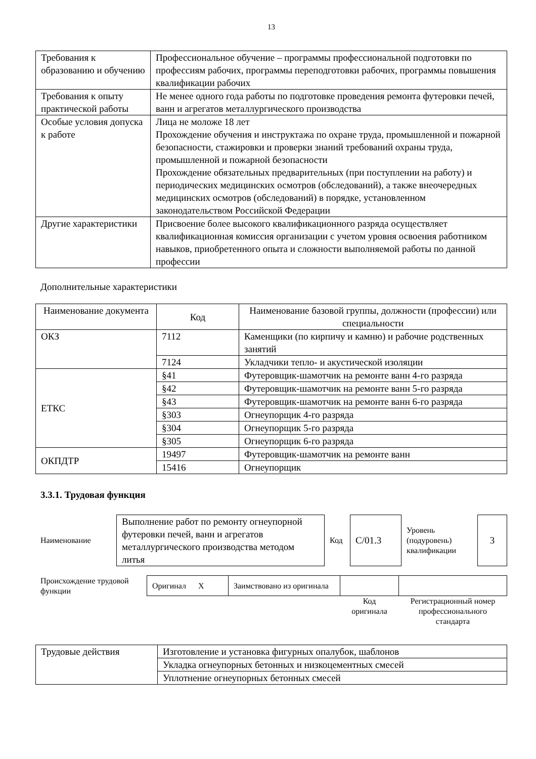13
| Требования к образованию и обучению | Профессиональное обучение – программы профессиональной подготовки по профессиям рабочих, программы переподготовки рабочих, программы повышения квалификации рабочих |
| Требования к опыту практической работы | Не менее одного года работы по подготовке проведения ремонта футеровки печей, ванн и агрегатов металлургического производства |
| Особые условия допуска к работе | Лица не моложе 18 лет Прохождение обучения и инструктажа по охране труда, промышленной и пожарной безопасности, стажировки и проверки знаний требований охраны труда, промышленной и пожарной безопасности Прохождение обязательных предварительных (при поступлении на работу) и периодических медицинских осмотров (обследований), а также внеочередных медицинских осмотров (обследований) в порядке, установленном законодательством Российской Федерации |
| Другие характеристики | Присвоение более высокого квалификационного разряда осуществляет квалификационная комиссия организации с учетом уровня освоения работником навыков, приобретенного опыта и сложности выполняемой работы по данной профессии |
Дополнительные характеристики
| Наименование документа | Код | Наименование базовой группы, должности (профессии) или специальности |
| --- | --- | --- |
| ОКЗ | 7112 | Каменщики (по кирпичу и камню) и рабочие родственных занятий |
| | 7124 | Укладчики тепло- и акустической изоляции |
| ЕТКС | §41 | Футеровщик-шамотчик на ремонте ванн 4-го разряда |
| | §42 | Футеровщик-шамотчик на ремонте ванн 5-го разряда |
| | §43 | Футеровщик-шамотчик на ремонте ванн 6-го разряда |
| | §303 | Огнеупорщик 4-го разряда |
| | §304 | Огнеупорщик 5-го разряда |
| | §305 | Огнеупорщик 6-го разряда |
| ОКПДТР | 19497 | Футеровщик-шамотчик на ремонте ванн |
| | 15416 | Огнеупорщик |
3.3.1. Трудовая функция
| Наименование | Выполнение работ по ремонту огнеупорной футеровки печей, ванн и агрегатов металлургического производства методом литья | Код | С/01.3 | Уровень (подуровень) квалификации | 3 |
| Происхождение трудовой функции | Оригинал X | Заимствовано из оригинала | | |
| | | | Код оригинала | Регистрационный номер профессионального стандарта |
| Трудовые действия | Изготовление и установка фигурных опалубок, шаблонов |
| | Укладка огнеупорных бетонных и низкоцементных смесей |
| | Уплотнение огнеупорных бетонных смесей |